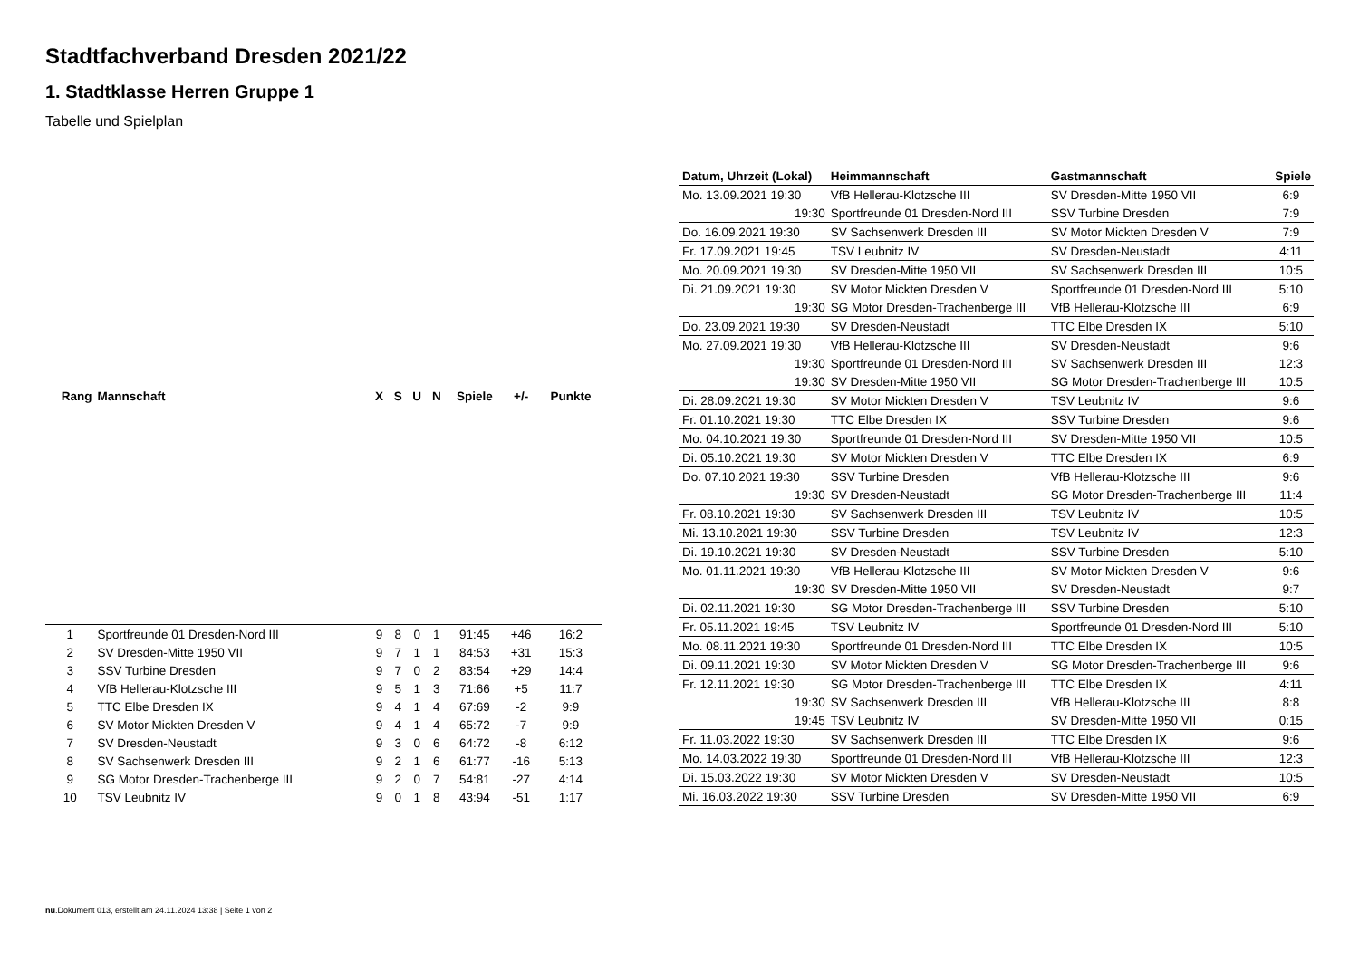Stadtfachverband Dresden 2021/22
1. Stadtklasse Herren Gruppe 1
Tabelle und Spielplan
| Rang | Mannschaft | X | S | U | N | Spiele | +/- | Punkte |
| --- | --- | --- | --- | --- | --- | --- | --- | --- |
| 1 | Sportfreunde 01 Dresden-Nord III | 9 | 8 | 0 | 1 | 91:45 | +46 | 16:2 |
| 2 | SV Dresden-Mitte 1950 VII | 9 | 7 | 1 | 1 | 84:53 | +31 | 15:3 |
| 3 | SSV Turbine Dresden | 9 | 7 | 0 | 2 | 83:54 | +29 | 14:4 |
| 4 | VfB Hellerau-Klotzsche III | 9 | 5 | 1 | 3 | 71:66 | +5 | 11:7 |
| 5 | TTC Elbe Dresden IX | 9 | 4 | 1 | 4 | 67:69 | -2 | 9:9 |
| 6 | SV Motor Mickten Dresden V | 9 | 4 | 1 | 4 | 65:72 | -7 | 9:9 |
| 7 | SV Dresden-Neustadt | 9 | 3 | 0 | 6 | 64:72 | -8 | 6:12 |
| 8 | SV Sachsenwerk Dresden III | 9 | 2 | 1 | 6 | 61:77 | -16 | 5:13 |
| 9 | SG Motor Dresden-Trachenberge III | 9 | 2 | 0 | 7 | 54:81 | -27 | 4:14 |
| 10 | TSV Leubnitz IV | 9 | 0 | 1 | 8 | 43:94 | -51 | 1:17 |
| Datum, Uhrzeit (Lokal) | Heimmannschaft | Gastmannschaft | Spiele |
| --- | --- | --- | --- |
| Mo. 13.09.2021 19:30 | VfB Hellerau-Klotzsche III | SV Dresden-Mitte 1950 VII | 6:9 |
| 19:30 | Sportfreunde 01 Dresden-Nord III | SSV Turbine Dresden | 7:9 |
| Do. 16.09.2021 19:30 | SV Sachsenwerk Dresden III | SV Motor Mickten Dresden V | 7:9 |
| Fr. 17.09.2021 19:45 | TSV Leubnitz IV | SV Dresden-Neustadt | 4:11 |
| Mo. 20.09.2021 19:30 | SV Dresden-Mitte 1950 VII | SV Sachsenwerk Dresden III | 10:5 |
| Di. 21.09.2021 19:30 | SV Motor Mickten Dresden V | Sportfreunde 01 Dresden-Nord III | 5:10 |
| 19:30 | SG Motor Dresden-Trachenberge III | VfB Hellerau-Klotzsche III | 6:9 |
| Do. 23.09.2021 19:30 | SV Dresden-Neustadt | TTC Elbe Dresden IX | 5:10 |
| Mo. 27.09.2021 19:30 | VfB Hellerau-Klotzsche III | SV Dresden-Neustadt | 9:6 |
| 19:30 | Sportfreunde 01 Dresden-Nord III | SV Sachsenwerk Dresden III | 12:3 |
| 19:30 | SV Dresden-Mitte 1950 VII | SG Motor Dresden-Trachenberge III | 10:5 |
| Di. 28.09.2021 19:30 | SV Motor Mickten Dresden V | TSV Leubnitz IV | 9:6 |
| Fr. 01.10.2021 19:30 | TTC Elbe Dresden IX | SSV Turbine Dresden | 9:6 |
| Mo. 04.10.2021 19:30 | Sportfreunde 01 Dresden-Nord III | SV Dresden-Mitte 1950 VII | 10:5 |
| Di. 05.10.2021 19:30 | SV Motor Mickten Dresden V | TTC Elbe Dresden IX | 6:9 |
| Do. 07.10.2021 19:30 | SSV Turbine Dresden | VfB Hellerau-Klotzsche III | 9:6 |
| 19:30 | SV Dresden-Neustadt | SG Motor Dresden-Trachenberge III | 11:4 |
| Fr. 08.10.2021 19:30 | SV Sachsenwerk Dresden III | TSV Leubnitz IV | 10:5 |
| Mi. 13.10.2021 19:30 | SSV Turbine Dresden | TSV Leubnitz IV | 12:3 |
| Di. 19.10.2021 19:30 | SV Dresden-Neustadt | SSV Turbine Dresden | 5:10 |
| Mo. 01.11.2021 19:30 | VfB Hellerau-Klotzsche III | SV Motor Mickten Dresden V | 9:6 |
| 19:30 | SV Dresden-Mitte 1950 VII | SV Dresden-Neustadt | 9:7 |
| Di. 02.11.2021 19:30 | SG Motor Dresden-Trachenberge III | SSV Turbine Dresden | 5:10 |
| Fr. 05.11.2021 19:45 | TSV Leubnitz IV | Sportfreunde 01 Dresden-Nord III | 5:10 |
| Mo. 08.11.2021 19:30 | Sportfreunde 01 Dresden-Nord III | TTC Elbe Dresden IX | 10:5 |
| Di. 09.11.2021 19:30 | SV Motor Mickten Dresden V | SG Motor Dresden-Trachenberge III | 9:6 |
| Fr. 12.11.2021 19:30 | SG Motor Dresden-Trachenberge III | TTC Elbe Dresden IX | 4:11 |
| 19:30 | SV Sachsenwerk Dresden III | VfB Hellerau-Klotzsche III | 8:8 |
| 19:45 | TSV Leubnitz IV | SV Dresden-Mitte 1950 VII | 0:15 |
| Fr. 11.03.2022 19:30 | SV Sachsenwerk Dresden III | TTC Elbe Dresden IX | 9:6 |
| Mo. 14.03.2022 19:30 | Sportfreunde 01 Dresden-Nord III | VfB Hellerau-Klotzsche III | 12:3 |
| Di. 15.03.2022 19:30 | SV Motor Mickten Dresden V | SV Dresden-Neustadt | 10:5 |
| Mi. 16.03.2022 19:30 | SSV Turbine Dresden | SV Dresden-Mitte 1950 VII | 6:9 |
nu.Dokument 013, erstellt am 24.11.2024 13:38 | Seite 1 von 2